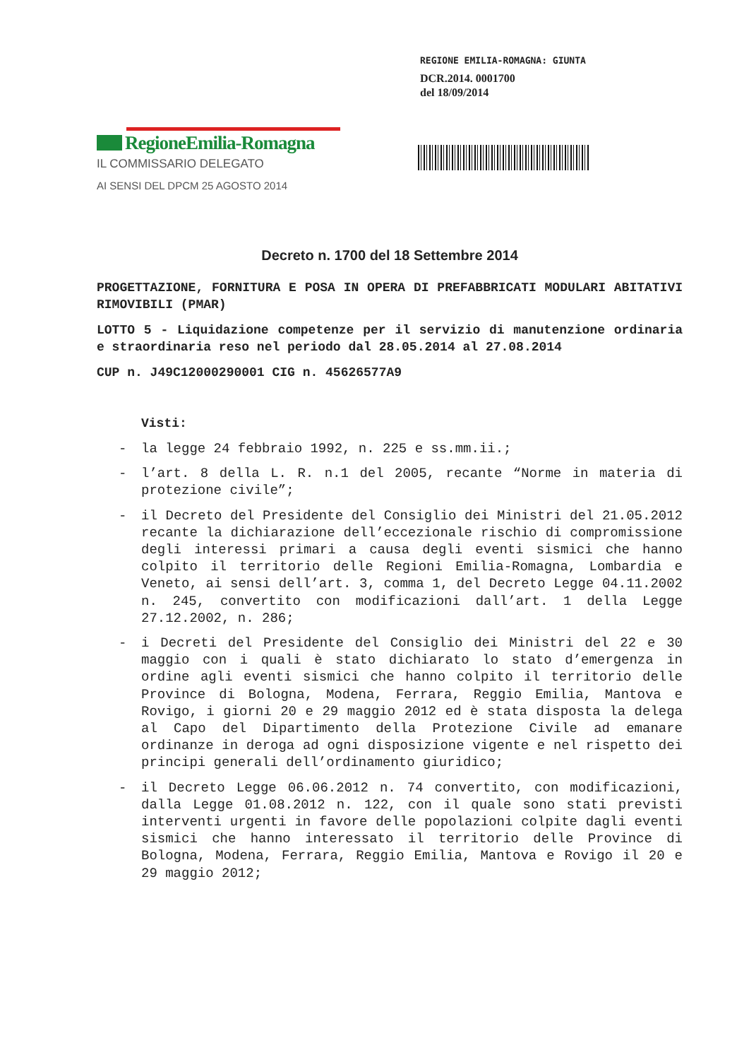REGIONE EMILIA-ROMAGNA: GIUNTA
DCR.2014. 0001700
del 18/09/2014
RegioneEmilia-Romagna
IL COMMISSARIO DELEGATO
AI SENSI DEL DPCM 25 AGOSTO 2014
Decreto n. 1700 del 18 Settembre 2014
PROGETTAZIONE, FORNITURA E POSA IN OPERA DI PREFABBRICATI MODULARI ABITATIVI RIMOVIBILI (PMAR)
LOTTO 5 - Liquidazione competenze per il servizio di manutenzione ordinaria e straordinaria reso nel periodo dal 28.05.2014 al 27.08.2014
CUP n. J49C12000290001 CIG n. 45626577A9
Visti:
- la legge 24 febbraio 1992, n. 225 e ss.mm.ii.;
- l’art. 8 della L. R. n.1 del 2005, recante “Norme in materia di protezione civile”;
- il Decreto del Presidente del Consiglio dei Ministri del 21.05.2012 recante la dichiarazione dell’eccezionale rischio di compromissione degli interessi primari a causa degli eventi sismici che hanno colpito il territorio delle Regioni Emilia-Romagna, Lombardia e Veneto, ai sensi dell’art. 3, comma 1, del Decreto Legge 04.11.2002 n. 245, convertito con modificazioni dall’art. 1 della Legge 27.12.2002, n. 286;
- i Decreti del Presidente del Consiglio dei Ministri del 22 e 30 maggio con i quali è stato dichiarato lo stato d’emergenza in ordine agli eventi sismici che hanno colpito il territorio delle Province di Bologna, Modena, Ferrara, Reggio Emilia, Mantova e Rovigo, i giorni 20 e 29 maggio 2012 ed è stata disposta la delega al Capo del Dipartimento della Protezione Civile ad emanare ordinanze in deroga ad ogni disposizione vigente e nel rispetto dei principi generali dell’ordinamento giuridico;
- il Decreto Legge 06.06.2012 n. 74 convertito, con modificazioni, dalla Legge 01.08.2012 n. 122, con il quale sono stati previsti interventi urgenti in favore delle popolazioni colpite dagli eventi sismici che hanno interessato il territorio delle Province di Bologna, Modena, Ferrara, Reggio Emilia, Mantova e Rovigo il 20 e 29 maggio 2012;